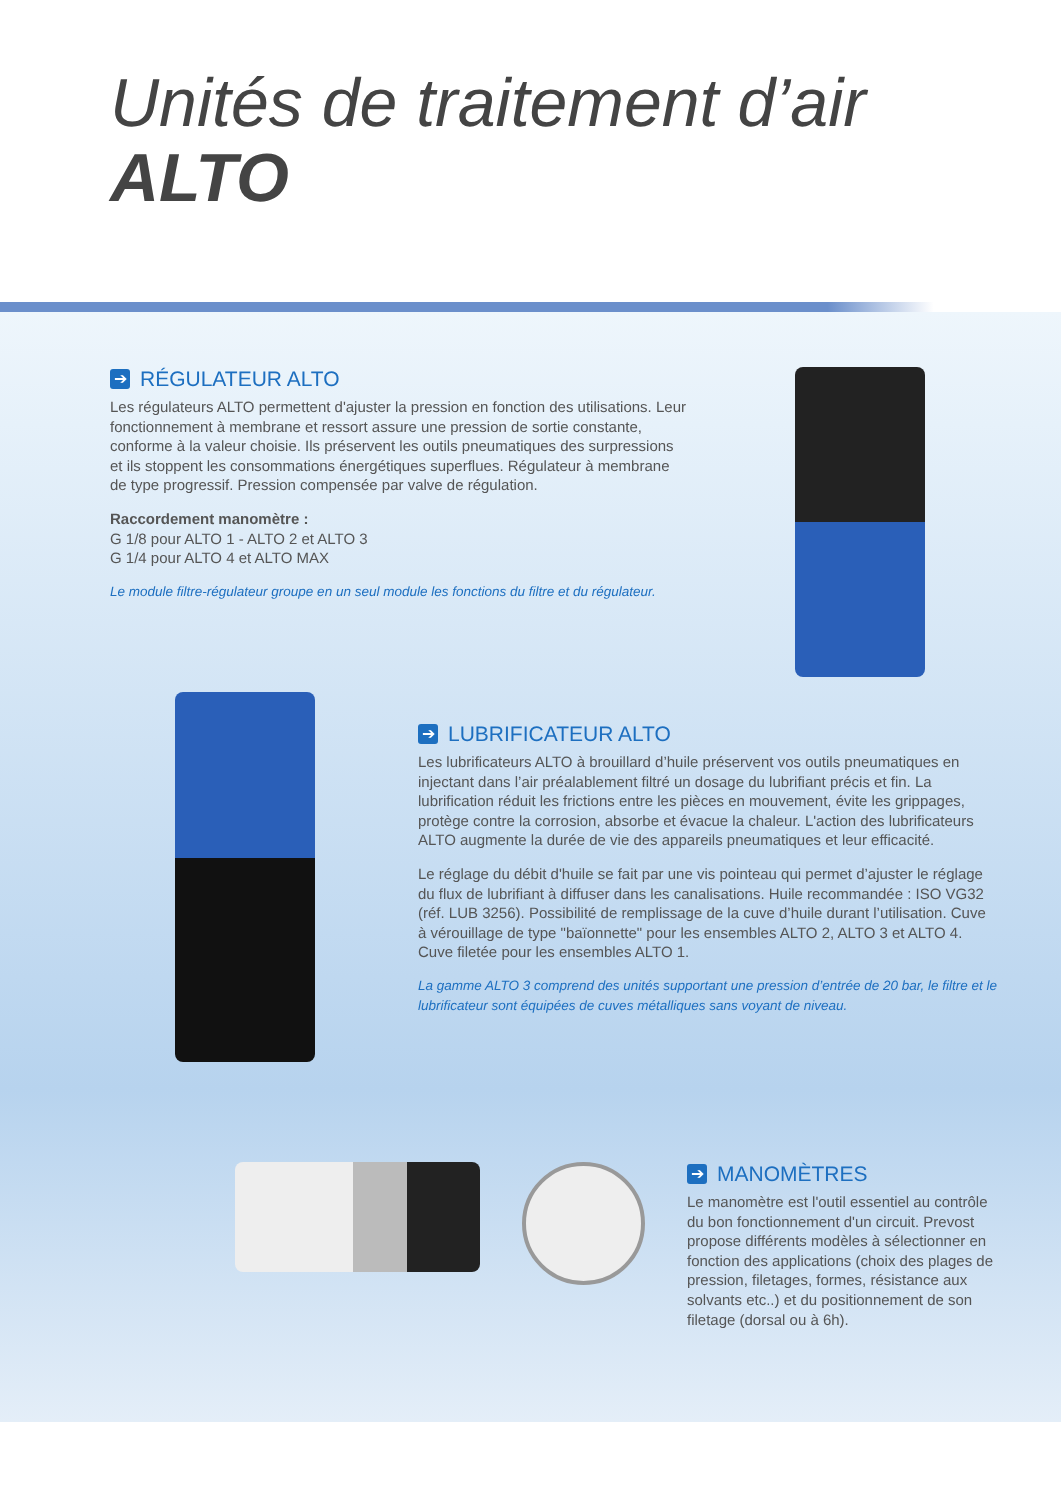Unités de traitement d’air
ALTO
➔ RÉGULATEUR ALTO
Les régulateurs ALTO permettent d'ajuster la pression en fonction des utilisations. Leur fonctionnement à membrane et ressort assure une pression de sortie constante, conforme à la valeur choisie. Ils préservent les outils pneumatiques des surpressions et ils stoppent les consommations énergétiques superflues. Régulateur à membrane de type progressif. Pression compensée par valve de régulation.
Raccordement manomètre :
G 1/8 pour ALTO 1 - ALTO 2 et ALTO 3
G 1/4 pour ALTO 4 et ALTO MAX
Le module filtre-régulateur groupe en un seul module les fonctions du filtre et du régulateur.
➔ LUBRIFICATEUR ALTO
Les lubrificateurs ALTO à brouillard d’huile préservent vos outils pneumatiques en injectant dans l’air préalablement filtré un dosage du lubrifiant précis et fin. La lubrification réduit les frictions entre les pièces en mouvement, évite les grippages, protège contre la corrosion, absorbe et évacue la chaleur. L'action des lubrificateurs ALTO augmente la durée de vie des appareils pneumatiques et leur efficacité.
Le réglage du débit d'huile se fait par une vis pointeau qui permet d’ajuster le réglage du flux de lubrifiant à diffuser dans les canalisations. Huile recommandée : ISO VG32 (réf. LUB 3256). Possibilité de remplissage de la cuve d’huile durant l’utilisation. Cuve à vérouillage de type "baïonnette" pour les ensembles ALTO 2, ALTO 3 et ALTO 4. Cuve filetée pour les ensembles ALTO 1.
La gamme ALTO 3 comprend des unités supportant une pression d’entrée de 20 bar, le filtre et le lubrificateur sont équipées de cuves métalliques sans voyant de niveau.
➔ MANOMÈTRES
Le manomètre est l'outil essentiel au contrôle du bon fonctionnement d'un circuit. Prevost propose différents modèles à sélectionner en fonction des applications (choix des plages de pression, filetages, formes, résistance aux solvants etc..) et du positionnement de son filetage (dorsal ou à 6h).